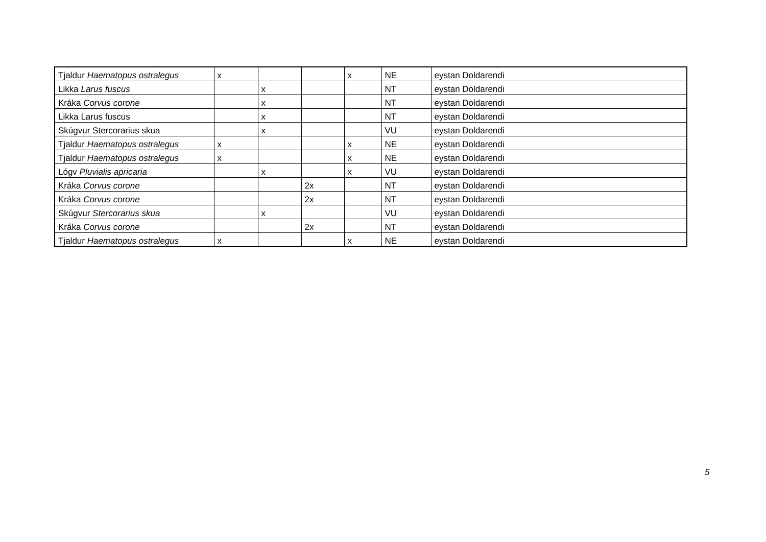| Tjaldur Haematopus ostralegus | x | | | x | NE | eystan Doldarendi |
| Likka Larus fuscus | | x | | | NT | eystan Doldarendi |
| Kráka Corvus corone | | x | | | NT | eystan Doldarendi |
| Likka Larus fuscus | | x | | | NT | eystan Doldarendi |
| Skúgvur Stercorarius skua | | x | | | VU | eystan Doldarendi |
| Tjaldur Haematopus ostralegus | x | | | x | NE | eystan Doldarendi |
| Tjaldur Haematopus ostralegus | x | | | x | NE | eystan Doldarendi |
| Lógv Pluvialis apricaria | | x | | x | VU | eystan Doldarendi |
| Kráka Corvus corone | | | 2x | | NT | eystan Doldarendi |
| Kráka Corvus corone | | | 2x | | NT | eystan Doldarendi |
| Skúgvur Stercorarius skua | | x | | | VU | eystan Doldarendi |
| Kráka Corvus corone | | | 2x | | NT | eystan Doldarendi |
| Tjaldur Haematopus ostralegus | x | | | x | NE | eystan Doldarendi |
5